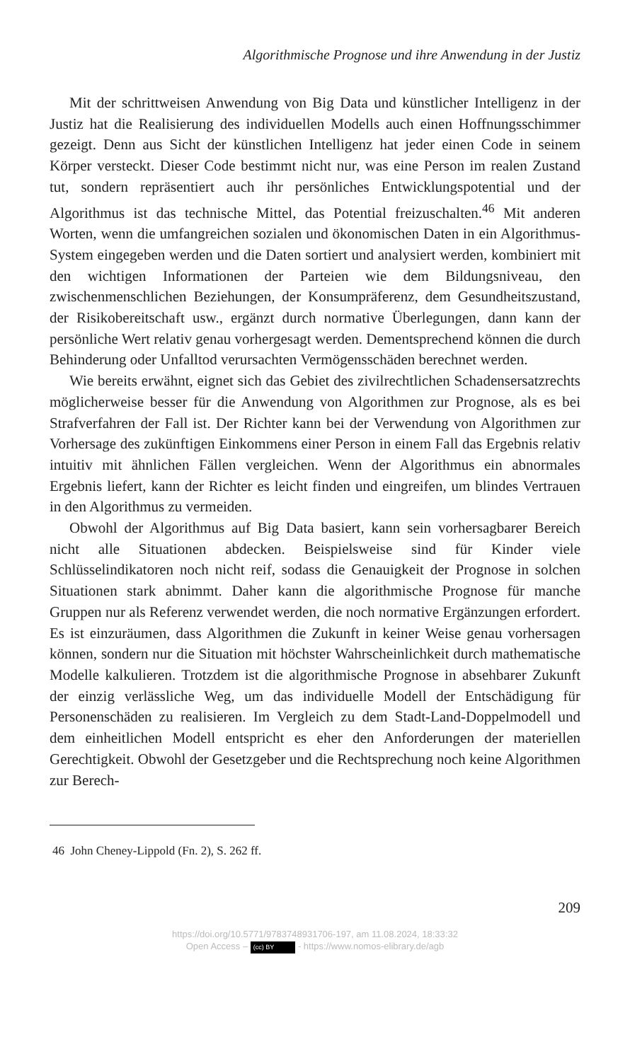Algorithmische Prognose und ihre Anwendung in der Justiz
Mit der schrittweisen Anwendung von Big Data und künstlicher Intelligenz in der Justiz hat die Realisierung des individuellen Modells auch einen Hoffnungsschimmer gezeigt. Denn aus Sicht der künstlichen Intelligenz hat jeder einen Code in seinem Körper versteckt. Dieser Code bestimmt nicht nur, was eine Person im realen Zustand tut, sondern repräsentiert auch ihr persönliches Entwicklungspotential und der Algorithmus ist das technische Mittel, das Potential freizuschalten.<sup>46</sup> Mit anderen Worten, wenn die umfangreichen sozialen und ökonomischen Daten in ein Algorithmus-System eingegeben werden und die Daten sortiert und analysiert werden, kombiniert mit den wichtigen Informationen der Parteien wie dem Bildungsniveau, den zwischenmenschlichen Beziehungen, der Konsumpräferenz, dem Gesundheitszustand, der Risikobereitschaft usw., ergänzt durch normative Überlegungen, dann kann der persönliche Wert relativ genau vorhergesagt werden. Dementsprechend können die durch Behinderung oder Unfalltod verursachten Vermögensschäden berechnet werden.
Wie bereits erwähnt, eignet sich das Gebiet des zivilrechtlichen Schadensersatzrechts möglicherweise besser für die Anwendung von Algorithmen zur Prognose, als es bei Strafverfahren der Fall ist. Der Richter kann bei der Verwendung von Algorithmen zur Vorhersage des zukünftigen Einkommens einer Person in einem Fall das Ergebnis relativ intuitiv mit ähnlichen Fällen vergleichen. Wenn der Algorithmus ein abnormales Ergebnis liefert, kann der Richter es leicht finden und eingreifen, um blindes Vertrauen in den Algorithmus zu vermeiden.
Obwohl der Algorithmus auf Big Data basiert, kann sein vorhersagbarer Bereich nicht alle Situationen abdecken. Beispielsweise sind für Kinder viele Schlüsselindikatoren noch nicht reif, sodass die Genauigkeit der Prognose in solchen Situationen stark abnimmt. Daher kann die algorithmische Prognose für manche Gruppen nur als Referenz verwendet werden, die noch normative Ergänzungen erfordert. Es ist einzuräumen, dass Algorithmen die Zukunft in keiner Weise genau vorhersagen können, sondern nur die Situation mit höchster Wahrscheinlichkeit durch mathematische Modelle kalkulieren. Trotzdem ist die algorithmische Prognose in absehbarer Zukunft der einzig verlässliche Weg, um das individuelle Modell der Entschädigung für Personenschäden zu realisieren. Im Vergleich zu dem Stadt-Land-Doppelmodell und dem einheitlichen Modell entspricht es eher den Anforderungen der materiellen Gerechtigkeit. Obwohl der Gesetzgeber und die Rechtsprechung noch keine Algorithmen zur Berech-
46 John Cheney-Lippold (Fn. 2), S. 262 ff.
209
https://doi.org/10.5771/9783748931706-197, am 11.08.2024, 18:33:32
Open Access – (cc) BY - https://www.nomos-elibrary.de/agb